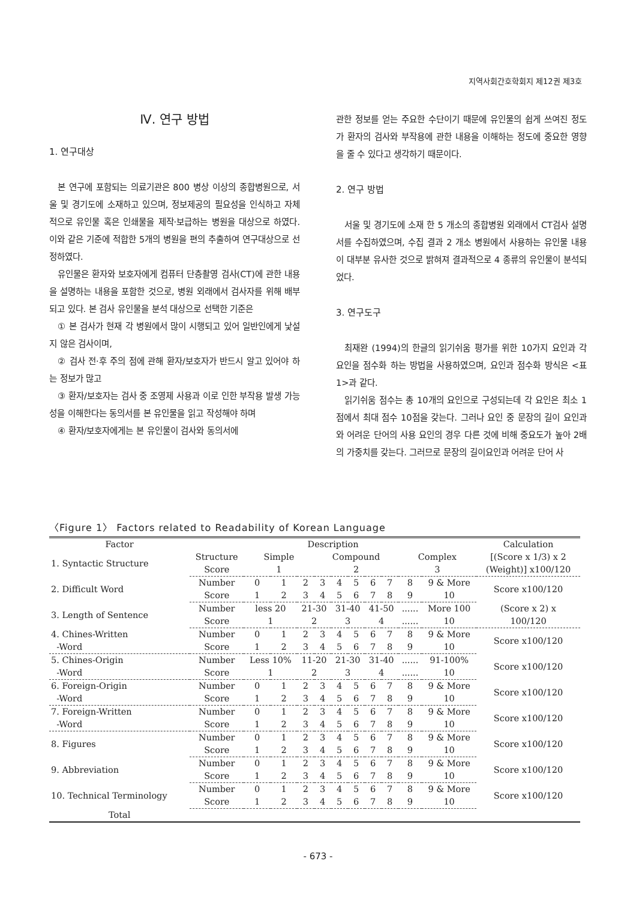지역사회간호학회지 제12권 제3호
Ⅳ. 연구 방법
1. 연구대상
본 연구에 포함되는 의료기관은 800 병상 이상의 종합병원으로, 서울 및 경기도에 소재하고 있으며, 정보제공의 필요성을 인식하고 자체적으로 유인물 혹은 인쇄물을 제작·보급하는 병원을 대상으로 하였다. 이와 같은 기준에 적합한 5개의 병원을 편의 추출하여 연구대상으로 선정하였다.
유인물은 환자와 보호자에게 컴퓨터 단층촬영 검사(CT)에 관한 내용을 설명하는 내용을 포함한 것으로, 병원 외래에서 검사자를 위해 배부되고 있다. 본 검사 유인물을 분석 대상으로 선택한 기준은
① 본 검사가 현재 각 병원에서 많이 시행되고 있어 일반인에게 낯설지 않은 검사이며,
② 검사 전·후 주의 점에 관해 환자/보호자가 반드시 알고 있어야 하는 정보가 많고
③ 환자/보호자는 검사 중 조영제 사용과 이로 인한 부작용 발생 가능성을 이해한다는 동의서를 본 유인물을 읽고 작성해야 하며
④ 환자/보호자에게는 본 유인물이 검사와 동의서에
관한 정보를 얻는 주요한 수단이기 때문에 유인물의 쉽게 쓰여진 정도가 환자의 검사와 부작용에 관한 내용을 이해하는 정도에 중요한 영향을 줄 수 있다고 생각하기 때문이다.
2. 연구 방법
서울 및 경기도에 소재 한 5 개소의 종합병원 외래에서 CT검사 설명서를 수집하였으며, 수집 결과 2 개소 병원에서 사용하는 유인물 내용이 대부분 유사한 것으로 밝혀져 결과적으로 4 종류의 유인물이 분석되었다.
3. 연구도구
최재완 (1994)의 한글의 읽기쉬움 평가를 위한 10가지 요인과 각 요인을 점수화 하는 방법을 사용하였으며, 요인과 점수화 방식은 <표 1>과 같다.
읽기쉬움 점수는 총 10개의 요인으로 구성되는데 각 요인은 최소 1점에서 최대 점수 10점을 갖는다. 그러나 요인 중 문장의 길이 요인과 와 어려운 단어의 사용 요인의 경우 다른 것에 비해 중요도가 높아 2배의 가중치를 갖는다. 그러므로 문장의 길이요인과 어려운 단어 사
〈Figure 1〉 Factors related to Readability of Korean Language
| Factor | Description | | | | | | | | | | | Calculation |
| --- | --- | --- | --- | --- | --- | --- | --- | --- | --- | --- | --- | --- |
| 1. Syntactic Structure | Structure | Simple | | | Compound | | | | | Complex | | [(Score x 1/3) x 2 |
| | Score | 1 | | | 2 | | | | | 3 | | (Weight)] x100/120 |
| 2. Difficult Word | Number | 0 | 1 | 2 | 3 | 4 | 5 | 6 | 7 | 8 | 9 & More | Score x100/120 |
| | Score | 1 | 2 | 3 | 4 | 5 | 6 | 7 | 8 | 9 | 10 | |
| 3. Length of Sentence | Number | less 20 | | 21-30 | | 31-40 | | 41-50 | | ...... | More 100 | (Score x 2) x |
| | Score | 1 | | 2 | | 3 | | 4 | | ...... | 10 | 100/120 |
| 4. Chines-Written | Number | 0 | 1 | 2 | 3 | 4 | 5 | 6 | 7 | 8 | 9 & More | Score x100/120 |
| -Word | Score | 1 | 2 | 3 | 4 | 5 | 6 | 7 | 8 | 9 | 10 | |
| 5. Chines-Origin | Number | Less 10% | | 11-20 | | 21-30 | | 31-40 | | ...... | 91-100% | Score x100/120 |
| -Word | Score | 1 | | 2 | | 3 | | 4 | | ...... | 10 | |
| 6. Foreign-Origin | Number | 0 | 1 | 2 | 3 | 4 | 5 | 6 | 7 | 8 | 9 & More | Score x100/120 |
| -Word | Score | 1 | 2 | 3 | 4 | 5 | 6 | 7 | 8 | 9 | 10 | |
| 7. Foreign-Written | Number | 0 | 1 | 2 | 3 | 4 | 5 | 6 | 7 | 8 | 9 & More | Score x100/120 |
| -Word | Score | 1 | 2 | 3 | 4 | 5 | 6 | 7 | 8 | 9 | 10 | |
| 8. Figures | Number | 0 | 1 | 2 | 3 | 4 | 5 | 6 | 7 | 8 | 9 & More | Score x100/120 |
| | Score | 1 | 2 | 3 | 4 | 5 | 6 | 7 | 8 | 9 | 10 | |
| 9. Abbreviation | Number | 0 | 1 | 2 | 3 | 4 | 5 | 6 | 7 | 8 | 9 & More | Score x100/120 |
| | Score | 1 | 2 | 3 | 4 | 5 | 6 | 7 | 8 | 9 | 10 | |
| 10. Technical Terminology | Number | 0 | 1 | 2 | 3 | 4 | 5 | 6 | 7 | 8 | 9 & More | Score x100/120 |
| | Score | 1 | 2 | 3 | 4 | 5 | 6 | 7 | 8 | 9 | 10 | |
| Total | | | | | | | | | | | | |
- 673 -